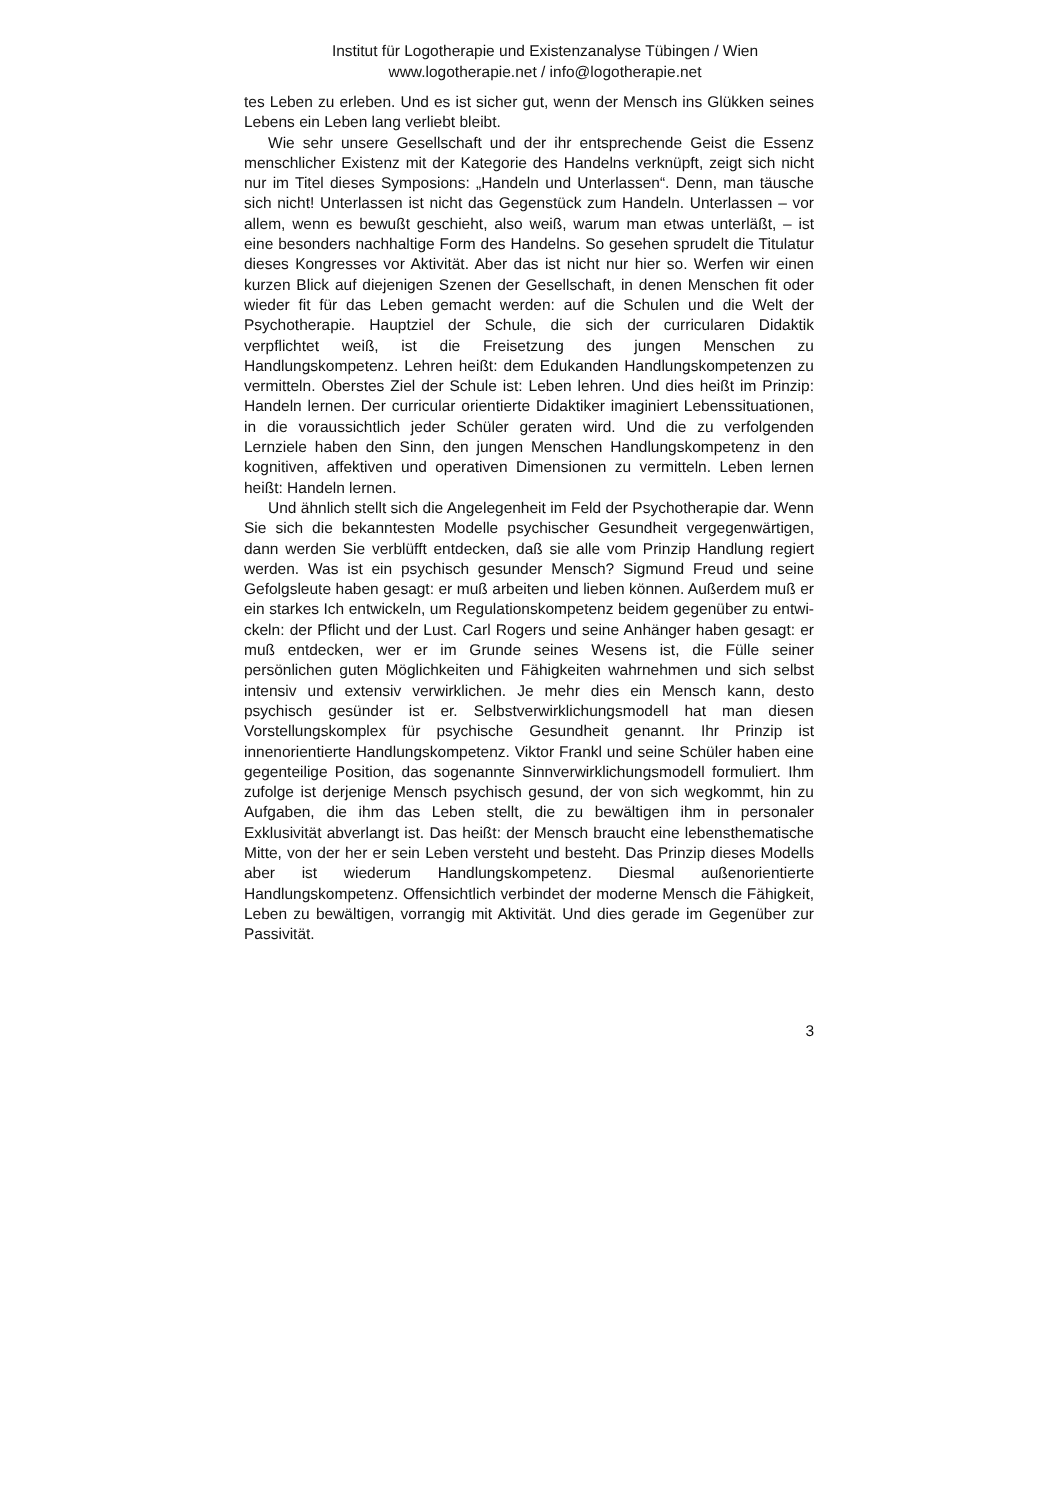Institut für Logotherapie und Existenzanalyse Tübingen / Wien
www.logotherapie.net / info@logotherapie.net
tes Leben zu erleben. Und es ist sicher gut, wenn der Mensch ins Glük­ken seines Lebens ein Leben lang verliebt bleibt.
Wie sehr unsere Gesellschaft und der ihr entsprechende Geist die Essenz menschlicher Existenz mit der Kategorie des Handelns ver­knüpft, zeigt sich nicht nur im Titel dieses Symposions: „Handeln und Unterlassen“. Denn, man täusche sich nicht! Unterlassen ist nicht das Gegenstück zum Handeln. Unterlassen – vor allem, wenn es bewußt geschieht, also weiß, warum man etwas unterläßt, – ist eine besonders nachhaltige Form des Handelns. So gesehen sprudelt die Titulatur die­ses Kongresses vor Aktivität. Aber das ist nicht nur hier so. Werfen wir einen kurzen Blick auf diejenigen Szenen der Gesellschaft, in denen Menschen fit oder wieder fit für das Leben gemacht werden: auf die Schulen und die Welt der Psychotherapie. Hauptziel der Schule, die sich der curricularen Didaktik verpflichtet weiß, ist die Freisetzung des jungen Menschen zu Handlungskompetenz. Lehren heißt: dem Edu­kanden Handlungskompetenzen zu vermitteln. Oberstes Ziel der Schu­le ist: Leben lehren. Und dies heißt im Prinzip: Handeln lernen. Der curricular orientierte Didaktiker imaginiert Lebenssituationen, in die voraussichtlich jeder Schüler geraten wird. Und die zu verfolgenden Lernziele haben den Sinn, den jungen Menschen Handlungskompetenz in den kognitiven, affektiven und operativen Dimensionen zu vermitteln. Leben lernen heißt: Handeln lernen.
Und ähnlich stellt sich die Angelegenheit im Feld der Psychothera­pie dar. Wenn Sie sich die bekanntesten Modelle psychischer Gesund­heit vergegenwärtigen, dann werden Sie verblüfft entdecken, daß sie alle vom Prinzip Handlung regiert werden. Was ist ein psychisch ge­sunder Mensch? Sigmund Freud und seine Gefolgsleute haben gesagt: er muß arbeiten und lieben können. Außerdem muß er ein starkes Ich entwickeln, um Regulationskompetenz beidem gegenüber zu entwi­ckeln: der Pflicht und der Lust. Carl Rogers und seine Anhänger haben gesagt: er muß entdecken, wer er im Grunde seines Wesens ist, die Fülle seiner persönlichen guten Möglichkeiten und Fähigkeiten wahr­nehmen und sich selbst intensiv und extensiv verwirklichen. Je mehr dies ein Mensch kann, desto psychisch gesünder ist er. Selbstverwirkli­chungsmodell hat man diesen Vorstellungskomplex für psychische Gesundheit genannt. Ihr Prinzip ist innenorientierte Handlungskompe­tenz. Viktor Frankl und seine Schüler haben eine gegenteilige Position, das sogenannte Sinnverwirklichungsmodell formuliert. Ihm zufolge ist derjenige Mensch psychisch gesund, der von sich wegkommt, hin zu Aufgaben, die ihm das Leben stellt, die zu bewältigen ihm in personaler Exklusivität abverlangt ist. Das heißt: der Mensch braucht eine lebens­thematische Mitte, von der her er sein Leben versteht und besteht. Das Prinzip dieses Modells aber ist wiederum Handlungskompetenz. Dies­mal außenorientierte Handlungskompetenz. Offensichtlich verbindet der moderne Mensch die Fähigkeit, Leben zu bewältigen, vorrangig mit Aktivität. Und dies gerade im Gegenüber zur Passivität.
3